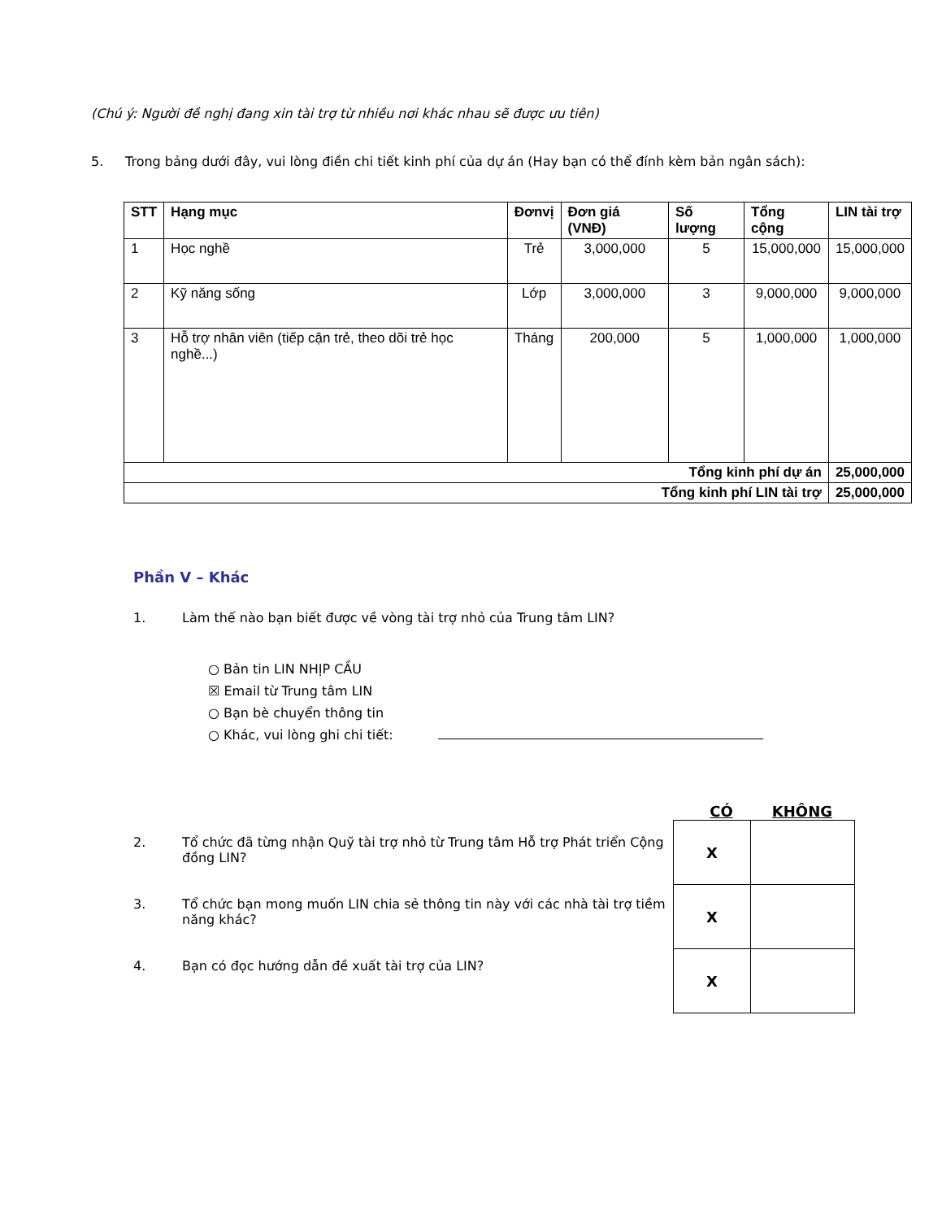(Chú ý: Người đề nghị đang xin tài trợ từ nhiều nơi khác nhau sẽ được ưu tiên)
5. Trong bảng dưới đây, vui lòng điền chi tiết kinh phí của dự án (Hay bạn có thể đính kèm bản ngân sách):
| STT | Hạng mục | Đơnvị | Đơn giá (VNĐ) | Số lượng | Tổng cộng | LIN tài trợ |
| --- | --- | --- | --- | --- | --- | --- |
| 1 | Học nghề | Trẻ | 3,000,000 | 5 | 15,000,000 | 15,000,000 |
| 2 | Kỹ năng sống | Lớp | 3,000,000 | 3 | 9,000,000 | 9,000,000 |
| 3 | Hỗ trợ nhân viên (tiếp cận trẻ, theo dõi trẻ học nghề...) | Tháng | 200,000 | 5 | 1,000,000 | 1,000,000 |
| Tổng kinh phí dự án | | | | | | 25,000,000 |
| Tổng kinh phí LIN tài trợ | | | | | | 25,000,000 |
Phần V – Khác
1. Làm thế nào bạn biết được về vòng tài trợ nhỏ của Trung tâm LIN?
○ Bản tin LIN NHỊP CẦU
☒ Email từ Trung tâm LIN
○ Bạn bè chuyển thông tin
○ Khác, vui lòng ghi chi tiết:
CÓ KHÔNG
2. Tổ chức đã từng nhận Quỹ tài trợ nhỏ từ Trung tâm Hỗ trợ Phát triển Cộng đồng LIN?
3. Tổ chức bạn mong muốn LIN chia sẻ thông tin này với các nhà tài trợ tiềm năng khác?
4. Bạn có đọc hướng dẫn đề xuất tài trợ của LIN?
| X | |
| X | |
| X | |